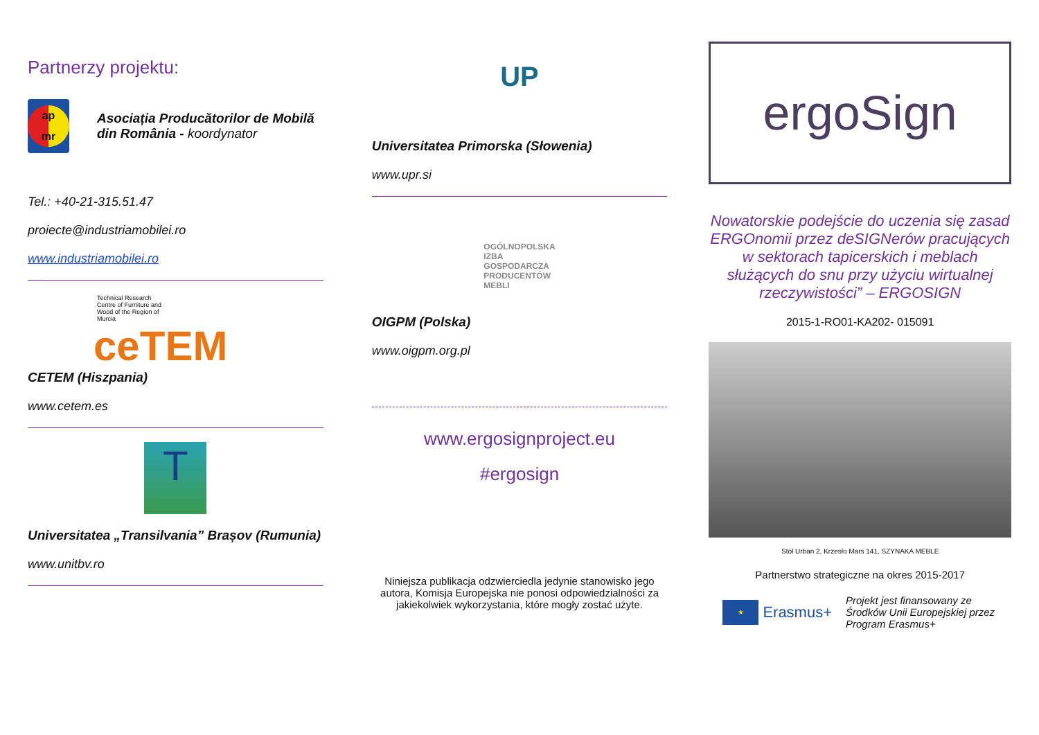Partnerzy projektu:
ap
mr
Asociația Producătorilor de Mobilă din România - koordynator
Tel.: +40-21-315.51.47
proiecte@industriamobilei.ro
www.industriamobilei.ro
Technical Research
Centre of Furniture and
Wood of the Region of
Murcia
ceTEM
CETEM (Hiszpania)
www.cetem.es
T
Universitatea „Transilvania” Brașov (Rumunia)
www.unitbv.ro
UP
Universitatea Primorska (Słowenia)
www.upr.si
OGÓLNOPOLSKA
IZBA
GOSPODARCZA
PRODUCENTÓW
MEBLI
OIGPM (Polska)
www.oigpm.org.pl
www.ergosignproject.eu
#ergosign
Niniejsza publikacja odzwierciedla jedynie stanowisko jego autora, Komisja Europejska nie ponosi odpowiedzialności za jakiekolwiek wykorzystania, które mogły zostać użyte.
ergoSign
Nowatorskie podejście do uczenia się zasad ERGOnomii przez deSIGNerów pracujących w sektorach tapicerskich i meblach służących do snu przy użyciu wirtualnej rzeczywistości” – ERGOSIGN
2015-1-RO01-KA202- 015091
Stół Urban 2, Krzesło Mars 141, SZYNAKA MEBLE
Partnerstwo strategiczne na okres 2015-2017
★
Erasmus+
Projekt jest finansowany ze Środków Unii Europejskiej przez Program Erasmus+